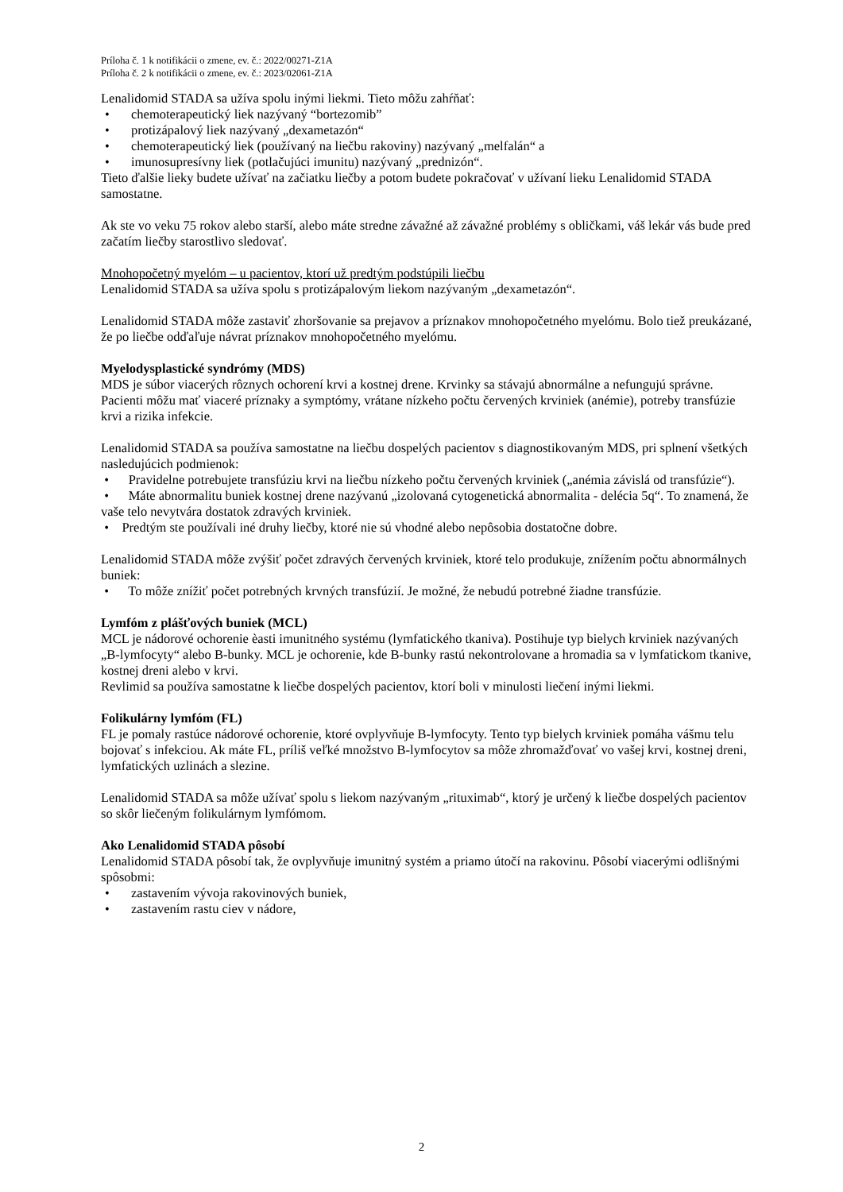Príloha č. 1 k notifikácii o zmene, ev. č.: 2022/00271-Z1A
Príloha č. 2 k notifikácii o zmene, ev. č.: 2023/02061-Z1A
Lenalidomid STADA sa užíva spolu inými liekmi. Tieto môžu zahŕňať:
• chemoterapeutický liek nazývaný “bortezomib”
• protizápalový liek nazývaný „dexametazón“
• chemoterapeutický liek (používaný na liečbu rakoviny) nazývaný „melfalán“ a
• imunosupresívny liek (potlačujúci imunitu) nazývaný „prednizón“.
Tieto ďalšie lieky budete užívať na začiatku liečby a potom budete pokračovať v užívaní lieku Lenalidomid STADA samostatne.
Ak ste vo veku 75 rokov alebo starší, alebo máte stredne závažné až závažné problémy s obličkami, váš lekár vás bude pred začatím liečby starostlivo sledovať.
Mnohopočetný myelóm – u pacientov, ktorí už predtým podstúpili liečbu
Lenalidomid STADA sa užíva spolu s protizápalovým liekom nazývaným „dexametazón“.
Lenalidomid STADA môže zastaviť zhoršovanie sa prejavov a príznakov mnohopočetného myelómu. Bolo tiež preukázané, že po liečbe odďaľuje návrat príznakov mnohopočetného myelómu.
Myelodysplastické syndrómy (MDS)
MDS je súbor viacerých rôznych ochorení krvi a kostnej drene. Krvinky sa stávajú abnormálne a nefungujú správne. Pacienti môžu mať viaceré príznaky a symptómy, vrátane nízkeho počtu červených krviniek (anémie), potreby transfúzie krvi a rizika infekcie.
Lenalidomid STADA sa používa samostatne na liečbu dospelých pacientov s diagnostikovaným MDS, pri splnení všetkých nasledujúcich podmienok:
• Pravidelne potrebujete transfúziu krvi na liečbu nízkeho počtu červených krviniek („anémia závislá od transfúzie“).
• Máte abnormalitu buniek kostnej drene nazývanú „izolovaná cytogenetická abnormalita - delécia 5q“. To znamená, že vaše telo nevytvára dostatok zdravých krviniek.
• Predtým ste používali iné druhy liečby, ktoré nie sú vhodné alebo nepôsobia dostatočne dobre.
Lenalidomid STADA môže zvýšiť počet zdravých červených krviniek, ktoré telo produkuje, znížením počtu abnormálnych buniek:
• To môže znížiť počet potrebných krvných transfúzií. Je možné, že nebudú potrebné žiadne transfúzie.
Lymfóm z plášťových buniek (MCL)
MCL je nádorové ochorenie èasti imunitného systému (lymfatického tkaniva). Postihuje typ bielych krviniek nazývaných „B-lymfocyty“ alebo B-bunky. MCL je ochorenie, kde B-bunky rastú nekontrolovane a hromadia sa v lymfatickom tkanive, kostnej dreni alebo v krvi.
Revlimid sa používa samostatne k liečbe dospelých pacientov, ktorí boli v minulosti liečení inými liekmi.
Folikulárny lymfóm (FL)
FL je pomaly rastúce nádorové ochorenie, ktoré ovplyvňuje B-lymfocyty. Tento typ bielych krviniek pomáha vášmu telu bojovať s infekciou. Ak máte FL, príliš veľké množstvo B-lymfocytov sa môže zhromažďovať vo vašej krvi, kostnej dreni, lymfatických uzlinách a slezine.
Lenalidomid STADA sa môže užívať spolu s liekom nazývaným „rituximab“, ktorý je určený k liečbe dospelých pacientov so skôr liečeným folikulárnym lymfómom.
Ako Lenalidomid STADA pôsobí
Lenalidomid STADA pôsobí tak, že ovplyvňuje imunitný systém a priamo útočí na rakovinu. Pôsobí viacerými odlišnými spôsobmi:
• zastavením vývoja rakovinových buniek,
• zastavením rastu ciev v nádore,
2